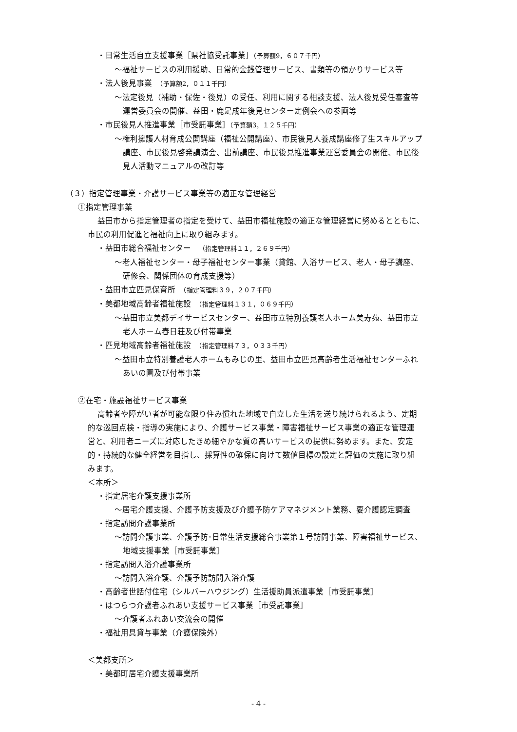・日常生活自立支援事業［県社協受託事業］（予算額9，６０７千円）
～福祉サービスの利用援助、日常的金銭管理サービス、書類等の預かりサービス等
・法人後見事業　（予算額2，０１１千円）
～法定後見（補助・保佐・後見）の受任、利用に関する相談支援、法人後見受任審査等
運営委員会の開催、益田・鹿足成年後見センター定例会への参画等
・市民後見人推進事業［市受託事業］（予算額3，１２５千円）
～権利擁護人材育成公開講座（福祉公開講座）、市民後見人養成講座修了生スキルアップ
講座、市民後見啓発講演会、出前講座、市民後見推進事業運営委員会の開催、市民後
見人活動マニュアルの改訂等
（３）指定管理事業・介護サービス事業等の適正な管理経営
①指定管理事業
益田市から指定管理者の指定を受けて、益田市福祉施設の適正な管理経営に努めるとともに、
市民の利用促進と福祉向上に取り組みます。
・益田市総合福祉センター　（指定管理料１１，２６９千円）
～老人福祉センター・母子福祉センター事業（貸館、入浴サービス、老人・母子講座、
研修会、関係団体の育成支援等）
・益田市立匹見保育所　（指定管理料３９，２０７千円）
・美都地域高齢者福祉施設　（指定管理料１３１，０６９千円）
～益田市立美都デイサービスセンター、益田市立特別養護老人ホーム美寿苑、益田市立
老人ホーム春日荘及び付帯事業
・匹見地域高齢者福祉施設　（指定管理料７３，０３３千円）
～益田市立特別養護老人ホームもみじの里、益田市立匹見高齢者生活福祉センターふれ
あいの園及び付帯事業
②在宅・施設福祉サービス事業
高齢者や障がい者が可能な限り住み慣れた地域で自立した生活を送り続けられるよう、定期
的な巡回点検・指導の実施により、介護サービス事業・障害福祉サービス事業の適正な管理運
営と、利用者ニーズに対応したきめ細やかな質の高いサービスの提供に努めます。また、安定
的・持続的な健全経営を目指し、採算性の確保に向けて数値目標の設定と評価の実施に取り組
みます。
＜本所＞
・指定居宅介護支援事業所
～居宅介護支援、介護予防支援及び介護予防ケアマネジメント業務、要介護認定調査
・指定訪問介護事業所
～訪問介護事業、介護予防･日常生活支援総合事業第１号訪問事業、障害福祉サービス、
地域支援事業［市受託事業］
・指定訪問入浴介護事業所
～訪問入浴介護、介護予防訪問入浴介護
・高齢者世話付住宅（シルバーハウジング）生活援助員派遣事業［市受託事業］
・はつらつ介護者ふれあい支援サービス事業［市受託事業］
～介護者ふれあい交流会の開催
・福祉用具貸与事業（介護保険外）
＜美都支所＞
・美都町居宅介護支援事業所
- 4 -